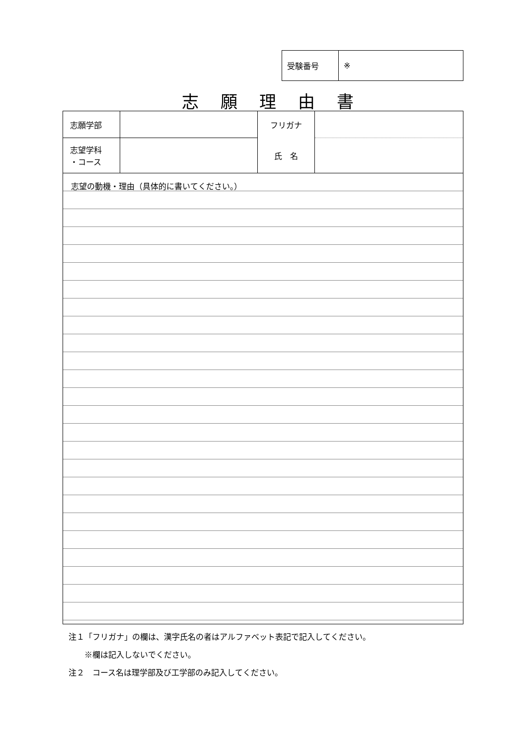| 受験番号 | ※ |
志願理由書
| 志願学部 | | フリガナ | |
| 志望学科 ・コース | | 氏 名 | |
志望の動機・理由（具体的に書いてください。）
注１「フリガナ」の欄は、漢字氏名の者はアルファベット表記で記入してください。
　　※欄は記入しないでください。
注２　コース名は理学部及び工学部のみ記入してください。